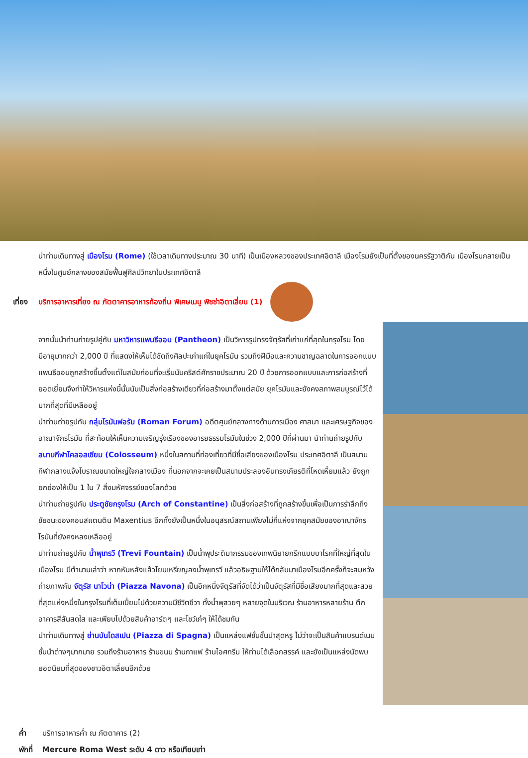นำท่านเดินทางสู่ เมืองโรม (Rome) (ใช้เวลาเดินทางประมาณ 30 นาที) เป็นเมืองหลวงของประเทศอิตาลี เมืองโรมยังเป็นที่ตั้งของนครรัฐวาติกัน เมืองโรมกลายเป็นหนึ่งในศูนย์กลางของสมัยฟื้นฟูศิลปวิทยาในประเทศอิตาลี
เที่ยง บริการอาหารเที่ยง ณ ภัตตาคารอาหารท้องถิ่น พิเศษเมนู พิซซ่าอิตาเลี่ยน (1)
จากนั้นนำท่านถ่ายรูปคู่กับ มหาวิหารแพนธีออน (Pantheon) เป็นวิหารรูปทรงจัตุรัสที่เก่าแก่ที่สุดในกรุงโรม โดยมีอายุมากกว่า 2,000 ปี ที่แสดงให้เห็นได้ชัดถึงศิลปะเก่าแก่ในยุคโรมัน รวมถึงฝีมือและความชาญฉลาดในการออกแบบ แพนธีออนถูกสร้างขึ้นตั้งแต่ในสมัยก่อนที่จะเริ่มนับคริสต์ศักราชประมาณ 20 ปี ด้วยการออกแบบและการก่อสร้างที่ยอดเยี่ยมจึงทำให้วิหารแห่งนี้นั้นนับเป็นสิ่งก่อสร้างเดียวที่ก่อสร้างมาตั้งแต่สมัย ยุคโรมันและยังคงสภาพสมบูรณ์ไว้ได้มากที่สุดที่มีเหลืออยู่
นำท่านถ่ายรูปกับ กลุ่มโรมันฟอรัม (Roman Forum) อดีตศูนย์กลางทางด้านการเมือง ศาสนา และเศรษฐกิจของอาณาจักรโรมัน ที่สะท้อนให้เห็นความเจริญรุ่งเรืองของอารยธรรมโรมันในช่วง 2,000 ปีที่ผ่านมา นำท่านถ่ายรูปกับ สนามกีฬาโคลอสเซียม (Colosseum) หนึ่งในสถานที่ท่องเที่ยวที่มีชื่อเสียงของเมืองโรม ประเทศอิตาลี เป็นสนามกีฬากลางแจ้งโบราณขนาดใหญ่ใจกลางเมือง ที่นอกจากจะเคยเป็นสนามประลองอันทรงเกียรติที่โหดเหี้ยมแล้ว ยังถูกยกย่องให้เป็น 1 ใน 7 สิ่งมหัศจรรย์ของโลกด้วย
นำท่านถ่ายรูปกับ ประตูชัยกรุงโรม (Arch of Constantine) เป็นสิ่งก่อสร้างที่ถูกสร้างขึ้นเพื่อเป็นการรำลึกถึงชัยชนะของคอนสแตนติน Maxentius อีกทั้งยังเป็นหนึ่งในอนุสรณ์สถานเพียงไม่กี่แห่งจากยุคสมัยของอาณาจักรโรมันที่ยังคงหลงเหลืออยู่
นำท่านถ่ายรูปกับ น้ำพุเทรวี (Trevi Fountain) เป็นน้ำพุประติมากรรมของเทพนิยายกรีกแบบบาโรกที่ใหญ่ที่สุดในเมืองโรม มีตำนานเล่าว่า หากหันหลังแล้วโยนเหรียญลงน้ำพุเทรวี แล้วอธิษฐานให้ได้กลับมาเมืองโรมอีกครั้งก็จะสมหวัง
ถ่ายภาพกับ จัตุรัส นาโวน่า (Piazza Navona) เป็นอีกหนึ่งจัตุรัสที่จัดได้ว่าเป็นจัตุรัสที่มีชื่อเสียงมากที่สุดและสวยที่สุดแห่งหนึ่งในกรุงโรมที่เต็มเปี่ยมไปด้วยความมีชีวิตชีวา ทั้งน้ำพุสวยๆ หลายจุดในบริเวณ ร้านอาหารหลายร้าน ตึกอาคารสีสันสดใส และเพียบไปด้วยสินค้าอาร์ตๆ และโชว์เก๋ๆ ให้ได้ชมกัน
นำท่านเดินทางสู่ ย่านบันไดสเปน (Piazza di Spagna) เป็นแหล่งแฟชั่นชั้นนำสุดหรู ไม่ว่าจะเป็นสินค้าแบรนด์เนมชั้นนำต่างๆมากมาย รวมถึงร้านอาหาร ร้านขนม ร้านกาแฟ ร้านไอศกรีม ให้ท่านได้เลือกสรรค์ และยังเป็นแหล่งนัดพบยอดนิยมที่สุดของชาวอิตาเลี่ยนอีกด้วย
ค่ำ บริการอาหารค่ำ ณ ภัตตาคาร (2)
พักที่ Mercure Roma West ระดับ 4 ดาว หรือเทียบเท่า